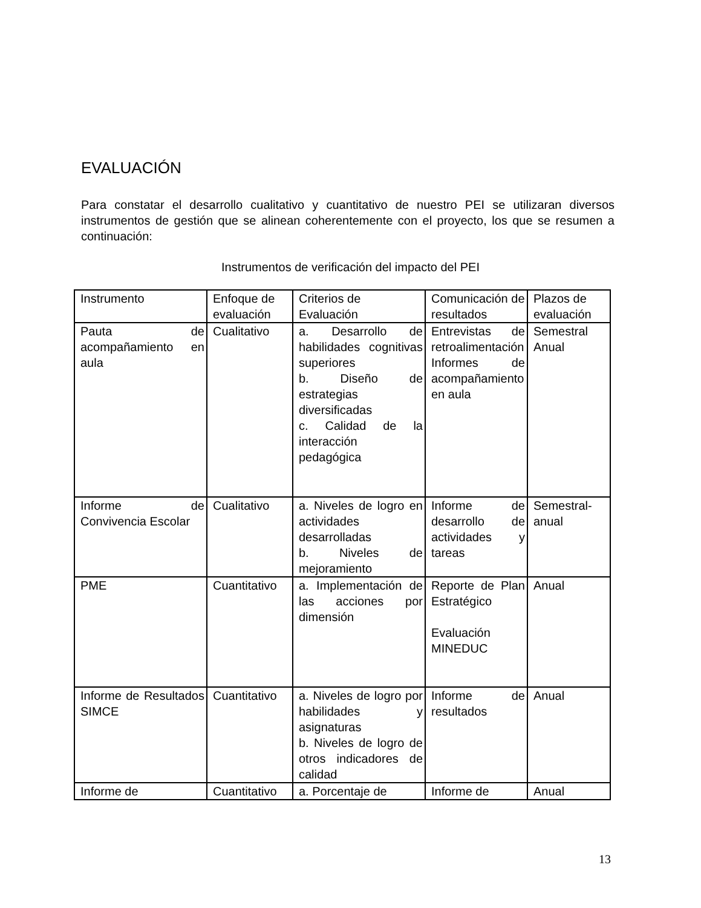EVALUACIÓN
Para constatar el desarrollo cualitativo y cuantitativo de nuestro PEI se utilizaran diversos instrumentos de gestión que se alinean coherentemente con el proyecto, los que se resumen a continuación:
Instrumentos de verificación del impacto del PEI
| Instrumento | Enfoque de evaluación | Criterios de Evaluación | Comunicación de resultados | Plazos de evaluación |
| --- | --- | --- | --- | --- |
| Pauta de acompañamiento en aula | Cualitativo | a. Desarrollo de habilidades cognitivas superiores b. Diseño de estrategias diversificadas c. Calidad de la interacción pedagógica | Entrevistas de retroalimentación Informes de acompañamiento en aula | Semestral Anual |
| Informe de Convivencia Escolar | Cualitativo | a. Niveles de logro en actividades desarrolladas b. Niveles de mejoramiento | Informe de desarrollo de actividades y tareas | Semestral-anual |
| PME | Cuantitativo | a. Implementación de las acciones por dimensión | Reporte de Plan Estratégico Evaluación MINEDUC | Anual |
| Informe de Resultados SIMCE | Cuantitativo | a. Niveles de logro por habilidades y asignaturas b. Niveles de logro de otros indicadores de calidad | Informe de resultados | Anual |
| Informe de | Cuantitativo | a. Porcentaje de | Informe de | Anual |
13